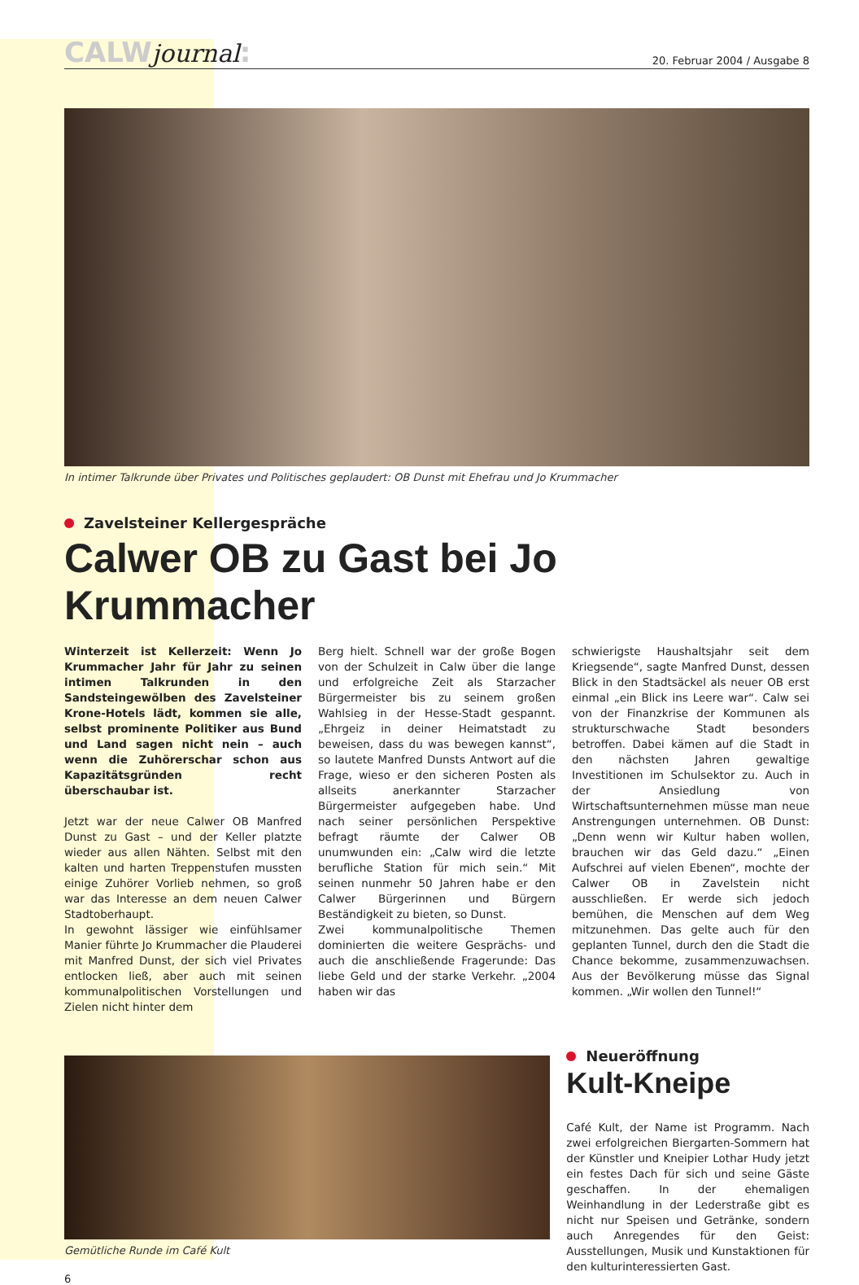CALWjournal:
20. Februar 2004 / Ausgabe 8
In intimer Talkrunde über Privates und Politisches geplaudert: OB Dunst mit Ehefrau und Jo Krummacher
Zavelsteiner Kellergespräche
Calwer OB zu Gast bei Jo Krummacher
Winterzeit ist Kellerzeit: Wenn Jo Krummacher Jahr für Jahr zu seinen intimen Talkrunden in den Sandsteingewölben des Zavelsteiner Krone-Hotels lädt, kommen sie alle, selbst prominente Politiker aus Bund und Land sagen nicht nein – auch wenn die Zuhörerschar schon aus Kapazitätsgründen recht überschaubar ist.
Jetzt war der neue Calwer OB Manfred Dunst zu Gast – und der Keller platzte wieder aus allen Nähten. Selbst mit den kalten und harten Treppenstufen mussten einige Zuhörer Vorlieb nehmen, so groß war das Interesse an dem neuen Calwer Stadtoberhaupt.
In gewohnt lässiger wie einfühlsamer Manier führte Jo Krummacher die Plauderei mit Manfred Dunst, der sich viel Privates entlocken ließ, aber auch mit seinen kommunalpolitischen Vorstellungen und Zielen nicht hinter dem
Berg hielt. Schnell war der große Bogen von der Schulzeit in Calw über die lange und erfolgreiche Zeit als Starzacher Bürgermeister bis zu seinem großen Wahlsieg in der Hesse-Stadt gespannt. „Ehrgeiz in deiner Heimatstadt zu beweisen, dass du was bewegen kannst“, so lautete Manfred Dunsts Antwort auf die Frage, wieso er den sicheren Posten als allseits anerkannter Starzacher Bürgermeister aufgegeben habe. Und nach seiner persönlichen Perspektive befragt räumte der Calwer OB unumwunden ein: „Calw wird die letzte berufliche Station für mich sein.“ Mit seinen nunmehr 50 Jahren habe er den Calwer Bürgerinnen und Bürgern Beständigkeit zu bieten, so Dunst.
Zwei kommunalpolitische Themen dominierten die weitere Gesprächs- und auch die anschließende Fragerunde: Das liebe Geld und der starke Verkehr. „2004 haben wir das
schwierigste Haushaltsjahr seit dem Kriegsende“, sagte Manfred Dunst, dessen Blick in den Stadtsäckel als neuer OB erst einmal „ein Blick ins Leere war“. Calw sei von der Finanzkrise der Kommunen als strukturschwache Stadt besonders betroffen. Dabei kämen auf die Stadt in den nächsten Jahren gewaltige Investitionen im Schulsektor zu. Auch in der Ansiedlung von Wirtschaftsunternehmen müsse man neue Anstrengungen unternehmen. OB Dunst: „Denn wenn wir Kultur haben wollen, brauchen wir das Geld dazu.“ „Einen Aufschrei auf vielen Ebenen“, mochte der Calwer OB in Zavelstein nicht ausschließen. Er werde sich jedoch bemühen, die Menschen auf dem Weg mitzunehmen. Das gelte auch für den geplanten Tunnel, durch den die Stadt die Chance bekomme, zusammenzuwachsen. Aus der Bevölkerung müsse das Signal kommen. „Wir wollen den Tunnel!“
Gemütliche Runde im Café Kult
6
Neueröffnung
Kult-Kneipe
Café Kult, der Name ist Programm. Nach zwei erfolgreichen Biergarten-Sommern hat der Künstler und Kneipier Lothar Hudy jetzt ein festes Dach für sich und seine Gäste geschaffen. In der ehemaligen Weinhandlung in der Lederstraße gibt es nicht nur Speisen und Getränke, sondern auch Anregendes für den Geist: Ausstellungen, Musik und Kunstaktionen für den kulturinteressierten Gast.